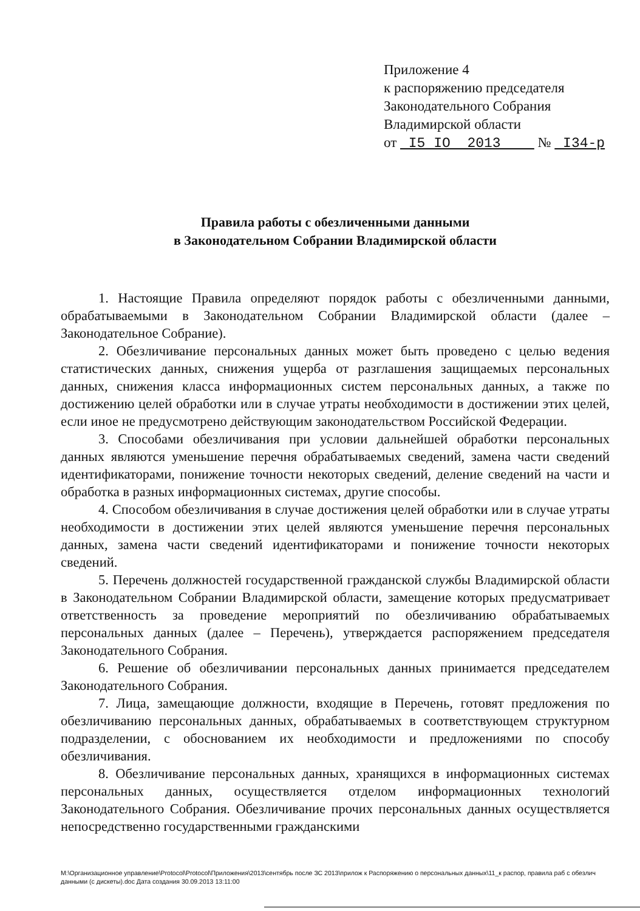Приложение 4
к распоряжению председателя
Законодательного Собрания
Владимирской области
от I5 IO 2013 № I34-р
Правила работы с обезличенными данными
в Законодательном Собрании Владимирской области
1. Настоящие Правила определяют порядок работы с обезличенными данными, обрабатываемыми в Законодательном Собрании Владимирской области (далее – Законодательное Собрание).
2. Обезличивание персональных данных может быть проведено с целью ведения статистических данных, снижения ущерба от разглашения защищаемых персональных данных, снижения класса информационных систем персональных данных, а также по достижению целей обработки или в случае утраты необходимости в достижении этих целей, если иное не предусмотрено действующим законодательством Российской Федерации.
3. Способами обезличивания при условии дальнейшей обработки персональных данных являются уменьшение перечня обрабатываемых сведений, замена части сведений идентификаторами, понижение точности некоторых сведений, деление сведений на части и обработка в разных информационных системах, другие способы.
4. Способом обезличивания в случае достижения целей обработки или в случае утраты необходимости в достижении этих целей являются уменьшение перечня персональных данных, замена части сведений идентификаторами и понижение точности некоторых сведений.
5. Перечень должностей государственной гражданской службы Владимирской области в Законодательном Собрании Владимирской области, замещение которых предусматривает ответственность за проведение мероприятий по обезличиванию обрабатываемых персональных данных (далее – Перечень), утверждается распоряжением председателя Законодательного Собрания.
6. Решение об обезличивании персональных данных принимается председателем Законодательного Собрания.
7. Лица, замещающие должности, входящие в Перечень, готовят предложения по обезличиванию персональных данных, обрабатываемых в соответствующем структурном подразделении, с обоснованием их необходимости и предложениями по способу обезличивания.
8. Обезличивание персональных данных, хранящихся в информационных системах персональных данных, осуществляется отделом информационных технологий Законодательного Собрания. Обезличивание прочих персональных данных осуществляется непосредственно государственными гражданскими
M:\Организационное управление\Protocol\Protocol\Приложения\2013\сентябрь после ЗС 2013\прилож к Распоряжению о персональных данных\11_к распор, правила раб с обезлич данными (с дискеты).doc Дата создания 30.09.2013 13:11:00